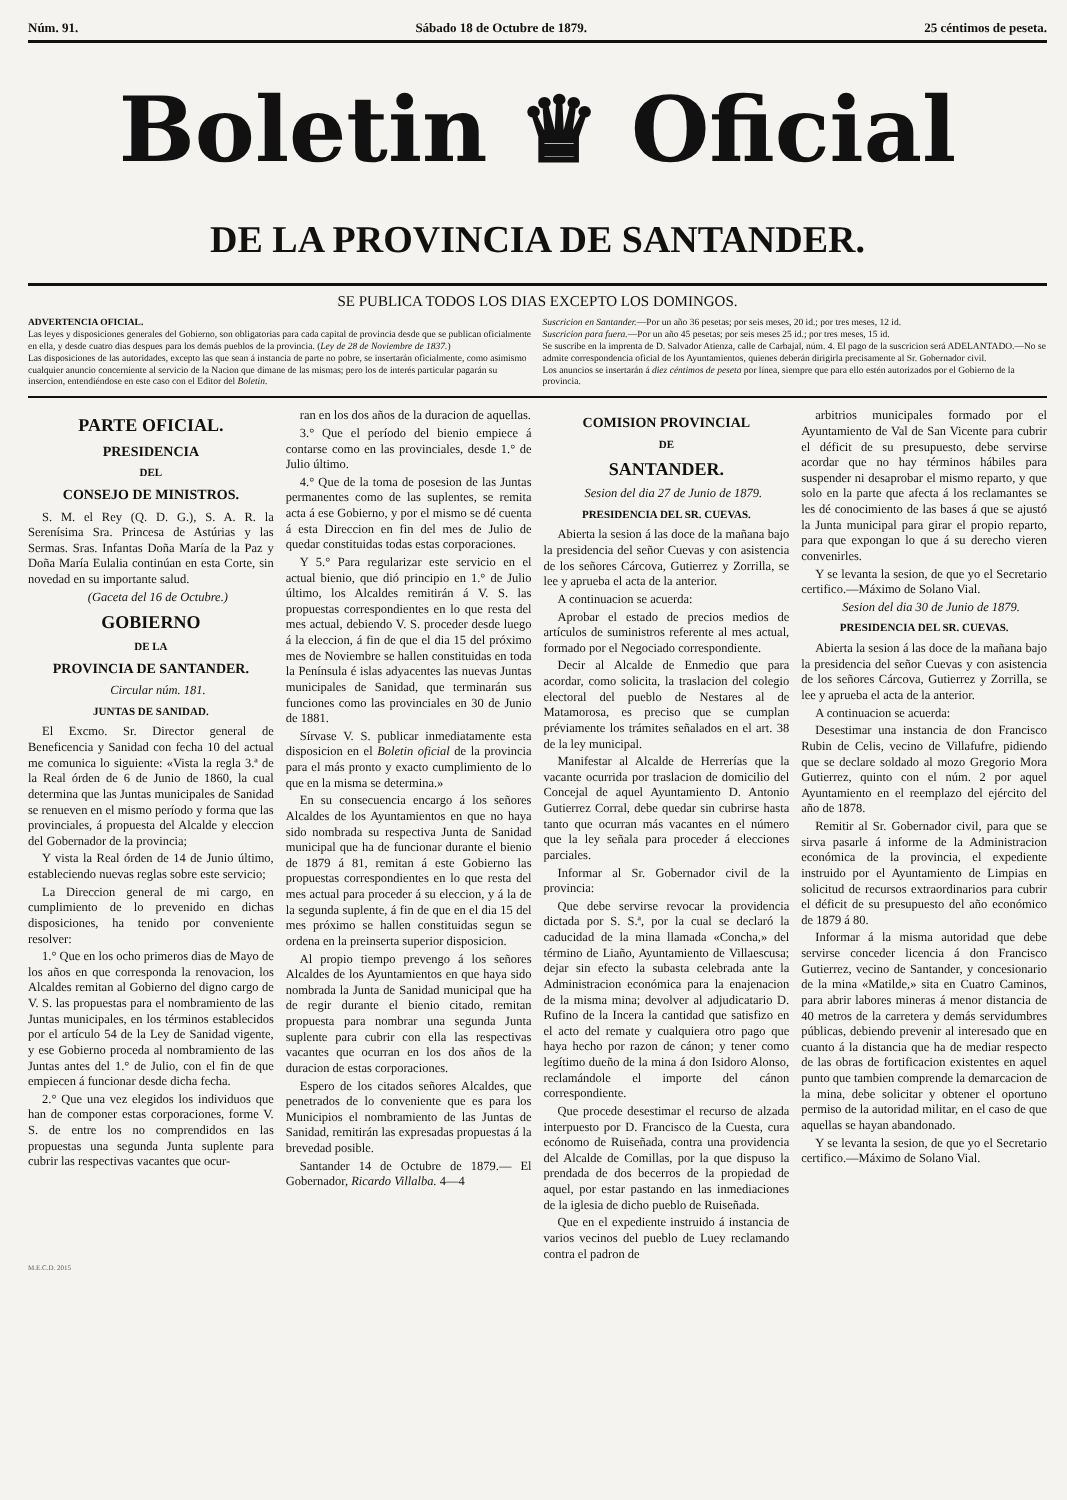Núm. 91. Sábado 18 de Octubre de 1879. 25 céntimos de peseta.
Boletin ♛ Oficial
DE LA PROVINCIA DE SANTANDER.
SE PUBLICA TODOS LOS DIAS EXCEPTO LOS DOMINGOS.
ADVERTENCIA OFICIAL.
Las leyes y disposiciones generales del Gobierno, son obligatorias para cada capital de provincia desde que se publican oficialmente en ella, y desde cuatro dias despues para los demás pueblos de la provincia. (Ley de 28 de Noviembre de 1837.)
Las disposiciones de las autoridades, excepto las que sean á instancia de parte no pobre, se insertarán oficialmente, como asimismo cualquier anuncio concerniente al servicio de la Nacion que dimane de las mismas; pero los de interés particular pagarán su insercion, entendiéndose en este caso con el Editor del Boletin.
Suscricion en Santander.—Por un año 36 pesetas; por seis meses, 20 id.; por tres meses, 12 id.
Suscricion para fuera.—Por un año 45 pesetas; por seis meses 25 id.; por tres meses, 15 id.
Se suscribe en la imprenta de D. Salvador Atienza, calle de Carbajal, núm. 4. El pago de la suscricion será ADELANTADO.—No se admite correspondencia oficial de los Ayuntamientos, quienes deberán dirigirla precisamente al Sr. Gobernador civil.
Los anuncios se insertarán á diez céntimos de peseta por línea, siempre que para ello estén autorizados por el Gobierno de la provincia.
PARTE OFICIAL.
PRESIDENCIA
DEL
CONSEJO DE MINISTROS.
S. M. el Rey (Q. D. G.), S. A. R. la Serenísima Sra. Princesa de Astúrias y las Sermas. Sras. Infantas Doña María de la Paz y Doña María Eulalia continúan en esta Corte, sin novedad en su importante salud.
(Gaceta del 16 de Octubre.)
GOBIERNO
DE LA
PROVINCIA DE SANTANDER.
Circular núm. 181.
JUNTAS DE SANIDAD.
El Excmo. Sr. Director general de Beneficencia y Sanidad con fecha 10 del actual me comunica lo siguiente: «Vista la regla 3.ª de la Real órden de 6 de Junio de 1860, la cual determina que las Juntas municipales de Sanidad se renueven en el mismo período y forma que las provinciales, á propuesta del Alcalde y eleccion del Gobernador de la provincia;
Y vista la Real órden de 14 de Junio último, estableciendo nuevas reglas sobre este servicio;
La Direccion general de mi cargo, en cumplimiento de lo prevenido en dichas disposiciones, ha tenido por conveniente resolver:
1.° Que en los ocho primeros dias de Mayo de los años en que corresponda la renovacion, los Alcaldes remitan al Gobierno del digno cargo de V. S. las propuestas para el nombramiento de las Juntas municipales, en los términos establecidos por el artículo 54 de la Ley de Sanidad vigente, y ese Gobierno proceda al nombramiento de las Juntas antes del 1.° de Julio, con el fin de que empiecen á funcionar desde dicha fecha.
2.° Que una vez elegidos los individuos que han de componer estas corporaciones, forme V. S. de entre los no comprendidos en las propuestas una segunda Junta suplente para cubrir las respectivas vacantes que ocur-
ran en los dos años de la duracion de aquellas.
3.° Que el período del bienio empiece á contarse como en las provinciales, desde 1.° de Julio último.
4.° Que de la toma de posesion de las Juntas permanentes como de las suplentes, se remita acta á ese Gobierno, y por el mismo se dé cuenta á esta Direccion en fin del mes de Julio de quedar constituidas todas estas corporaciones.
Y 5.° Para regularizar este servicio en el actual bienio, que dió principio en 1.° de Julio último, los Alcaldes remitirán á V. S. las propuestas correspondientes en lo que resta del mes actual, debiendo V. S. proceder desde luego á la eleccion, á fin de que el dia 15 del próximo mes de Noviembre se hallen constituidas en toda la Península é islas adyacentes las nuevas Juntas municipales de Sanidad, que terminarán sus funciones como las provinciales en 30 de Junio de 1881.
Sírvase V. S. publicar inmediatamente esta disposicion en el Boletin oficial de la provincia para el más pronto y exacto cumplimiento de lo que en la misma se determina.»
En su consecuencia encargo á los señores Alcaldes de los Ayuntamientos en que no haya sido nombrada su respectiva Junta de Sanidad municipal que ha de funcionar durante el bienio de 1879 á 81, remitan á este Gobierno las propuestas correspondientes en lo que resta del mes actual para proceder á su eleccion, y á la de la segunda suplente, á fin de que en el dia 15 del mes próximo se hallen constituidas segun se ordena en la preinserta superior disposicion.
Al propio tiempo prevengo á los señores Alcaldes de los Ayuntamientos en que haya sido nombrada la Junta de Sanidad municipal que ha de regir durante el bienio citado, remitan propuesta para nombrar una segunda Junta suplente para cubrir con ella las respectivas vacantes que ocurran en los dos años de la duracion de estas corporaciones.
Espero de los citados señores Alcaldes, que penetrados de lo conveniente que es para los Municipios el nombramiento de las Juntas de Sanidad, remitirán las expresadas propuestas á la brevedad posible.
Santander 14 de Octubre de 1879.— El Gobernador, Ricardo Villalba. 4—4
COMISION PROVINCIAL
DE
SANTANDER.
Sesion del dia 27 de Junio de 1879.
PRESIDENCIA DEL SR. CUEVAS.
Abierta la sesion á las doce de la mañana bajo la presidencia del señor Cuevas y con asistencia de los señores Cárcova, Gutierrez y Zorrilla, se lee y aprueba el acta de la anterior.
A continuacion se acuerda:
Aprobar el estado de precios medios de artículos de suministros referente al mes actual, formado por el Negociado correspondiente.
Decir al Alcalde de Enmedio que para acordar, como solicita, la traslacion del colegio electoral del pueblo de Nestares al de Matamorosa, es preciso que se cumplan préviamente los trámites señalados en el art. 38 de la ley municipal.
Manifestar al Alcalde de Herrerías que la vacante ocurrida por traslacion de domicilio del Concejal de aquel Ayuntamiento D. Antonio Gutierrez Corral, debe quedar sin cubrirse hasta tanto que ocurran más vacantes en el número que la ley señala para proceder á elecciones parciales.
Informar al Sr. Gobernador civil de la provincia:
Que debe servirse revocar la providencia dictada por S. S.ª, por la cual se declaró la caducidad de la mina llamada «Concha,» del término de Liaño, Ayuntamiento de Villaescusa; dejar sin efecto la subasta celebrada ante la Administracion económica para la enajenacion de la misma mina; devolver al adjudicatario D. Rufino de la Incera la cantidad que satisfizo en el acto del remate y cualquiera otro pago que haya hecho por razon de cánon; y tener como legítimo dueño de la mina á don Isidoro Alonso, reclamándole el importe del cánon correspondiente.
Que procede desestimar el recurso de alzada interpuesto por D. Francisco de la Cuesta, cura ecónomo de Ruiseñada, contra una providencia del Alcalde de Comillas, por la que dispuso la prendada de dos becerros de la propiedad de aquel, por estar pastando en las inmediaciones de la iglesia de dicho pueblo de Ruiseñada.
Que en el expediente instruido á instancia de varios vecinos del pueblo de Luey reclamando contra el padron de
arbitrios municipales formado por el Ayuntamiento de Val de San Vicente para cubrir el déficit de su presupuesto, debe servirse acordar que no hay términos hábiles para suspender ni desaprobar el mismo reparto, y que solo en la parte que afecta á los reclamantes se les dé conocimiento de las bases á que se ajustó la Junta municipal para girar el propio reparto, para que expongan lo que á su derecho vieren convenirles.
Y se levanta la sesion, de que yo el Secretario certifico.—Máximo de Solano Vial.
Sesion del dia 30 de Junio de 1879.
PRESIDENCIA DEL SR. CUEVAS.
Abierta la sesion á las doce de la mañana bajo la presidencia del señor Cuevas y con asistencia de los señores Cárcova, Gutierrez y Zorrilla, se lee y aprueba el acta de la anterior.
A continuacion se acuerda:
Desestimar una instancia de don Francisco Rubin de Celis, vecino de Villafufre, pidiendo que se declare soldado al mozo Gregorio Mora Gutierrez, quinto con el núm. 2 por aquel Ayuntamiento en el reemplazo del ejército del año de 1878.
Remitir al Sr. Gobernador civil, para que se sirva pasarle á informe de la Administracion económica de la provincia, el expediente instruido por el Ayuntamiento de Limpias en solicitud de recursos extraordinarios para cubrir el déficit de su presupuesto del año económico de 1879 á 80.
Informar á la misma autoridad que debe servirse conceder licencia á don Francisco Gutierrez, vecino de Santander, y concesionario de la mina «Matilde,» sita en Cuatro Caminos, para abrir labores mineras á menor distancia de 40 metros de la carretera y demás servidumbres públicas, debiendo prevenir al interesado que en cuanto á la distancia que ha de mediar respecto de las obras de fortificacion existentes en aquel punto que tambien comprende la demarcacion de la mina, debe solicitar y obtener el oportuno permiso de la autoridad militar, en el caso de que aquellas se hayan abandonado.
Y se levanta la sesion, de que yo el Secretario certifico.—Máximo de Solano Vial.
M.E.C.D. 2015